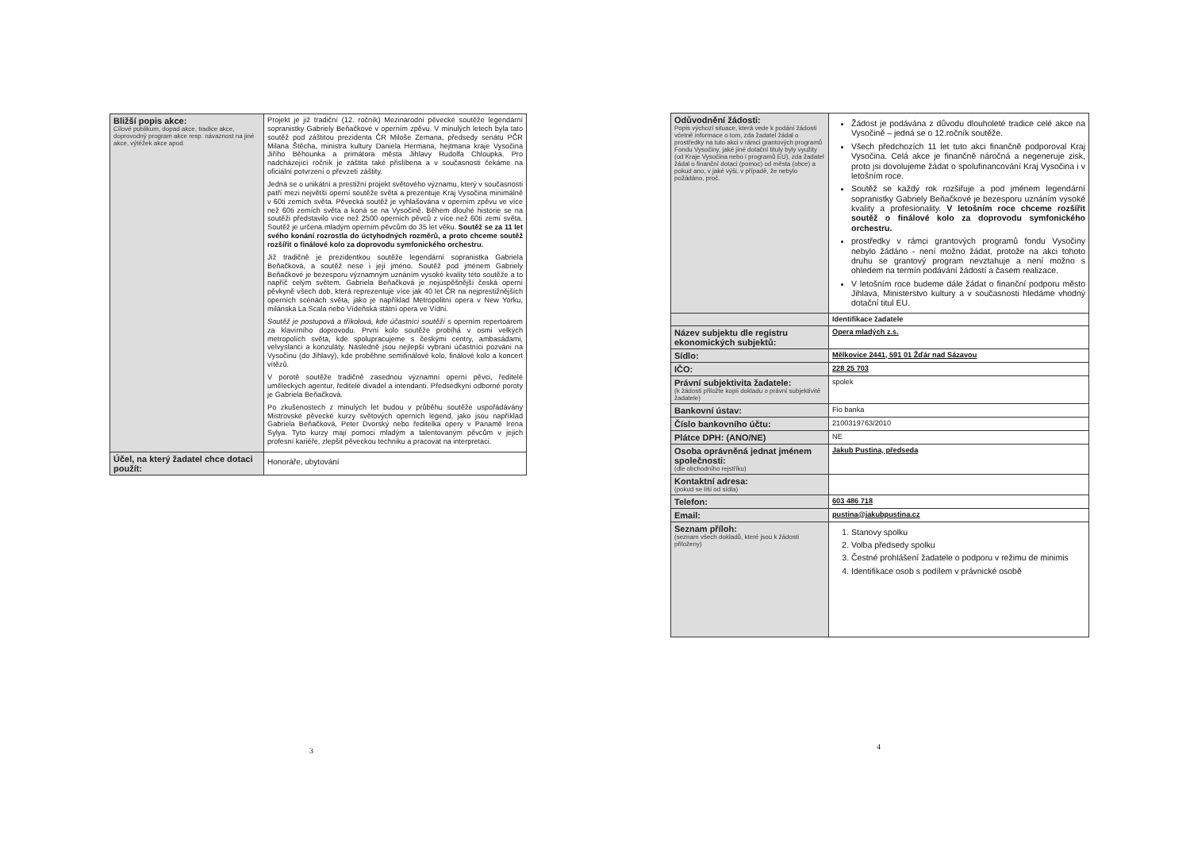| Bližší popis akce: Cílové publikum, dopad akce, tradice akce, doprovodný program akce resp. návaznost na jiné akce, výtěžek akce apod. | Projekt je již tradiční (12. ročník) Mezinárodní pěvecké soutěže legendární sopranistky Gabriely Beňačkové v operním zpěvu. V minulých letech byla tato soutěž pod záštitou prezidenta ČR Miloše Zemana, předsedy senátu PČR Milana Štěcha, ministra kultury Daniela Hermana, hejtmana kraje Vysočina Jiřího Běhounka a primátora města Jihlavy Rudolfa Chloupka. Pro nadcházející ročník je záštita také přislíbena a v současnosti čekáme na oficiální potvrzení o převzetí záštity. Jedná se o unikátní a prestižní projekt světového významu, který v současnosti patří mezi největší operní soutěže světa a prezentuje Kraj Vysočina minimálně v 60ti zemích světa. Pěvecká soutěž je vyhlašována v operním zpěvu ve více než 60ti zemích světa a koná se na Vysočině. Během dlouhé historie se na soutěži představilo více než 2500 operních pěvců z více než 60ti zemí světa. Soutěž je určena mladým operním pěvcům do 35 let věku. Soutěž se za 11 let svého konání rozrostla do úctyhodných rozměrů, a proto chceme soutěž rozšířit o finálové kolo za doprovodu symfonického orchestru. Již tradičně je prezidentkou soutěže legendární sopranistka Gabriela Beňačková, a soutěž nese i její jméno. Soutěž pod jménem Gabriely Beňačkové je bezesporu významným uznáním vysoké kvality této soutěže a to napříč celým světem. Gabriela Beňačková je nejúspěšnější česká operní pěvkyně všech dob, která reprezentuje více jak 40 let ČR na nejprestižnějších operních scénách světa, jako je například Metropolitní opera v New Yorku, milánská La Scala nebo Vídeňská státní opera ve Vídni. Soutěž je postupová a tříkolová, kde účastníci soutěží s operním repertoárem za klavírního doprovodu. První kolo soutěže probíhá v osmi velkých metropolích světa, kde spolupracujeme s českými centry, ambasádami, velvyslanci a konzuláty. Následně jsou nejlepší vybraní účastníci pozváni na Vysočinu (do Jihlavy), kde proběhne semifinálové kolo, finálové kolo a koncert vítězů. V porotě soutěže tradičně zasednou významní operní pěvci, ředitelé uměleckých agentur, ředitelé divadel a intendanti. Předsedkyní odborné poroty je Gabriela Beňačková. Po zkušenostech z minulých let budou v průběhu soutěže uspořádávány Mistrovské pěvecké kurzy světových operních legend, jako jsou například Gabriela Beňačková, Peter Dvorský nebo ředitelka opery v Panamě Irena Sylya. Tyto kurzy mají pomoci mladým a talentovaným pěvcům v jejich profesní kariéře, zlepšit pěveckou techniku a pracovat na interpretaci. |
| Účel, na který žadatel chce dotaci použít: | Honoráře, ubytování |
3
| Odůvodnění žádosti: Popis výchozí situace, která vede k podání žádosti včetně informace o tom, zda žadatel žádal o prostředky na tuto akci v rámci grantových programů Fondu Vysočiny, jaké jiné dotační tituly byly využity (od Kraje Vysočina nebo i programů EU), zda žadatel žádal o finanční dotaci (pomoc) od města (obce) a pokud ano, v jaké výši, v případě, že nebylo požádáno, proč. | Žádost je podávána z důvodu dlouholeté tradice celé akce na Vysočině – jedná se o 12.ročník soutěže. Všech předchozích 11 let tuto akci finančně podporoval Kraj Vysočina. Celá akce je finančně náročná a negeneruje zisk, proto jsi dovolujeme žádat o spolufinancování Kraj Vysočina i v letošním roce. Soutěž se každý rok rozšiřuje a pod jménem legendární sopranistky Gabriely Beňačkové je bezesporu uznáním vysoké kvality a profesionality. V letošním roce chceme rozšířit soutěž o finálové kolo za doprovodu symfonického orchestru. prostředky v rámci grantových programů fondu Vysočiny nebylo žádáno - není možno žádat, protože na akci tohoto druhu se grantový program nevztahuje a není možno s ohledem na termín podávání žádostí a časem realizace. V letošním roce budeme dále žádat o finanční podporu město Jihlava, Ministerstvo kultury a v současnosti hledáme vhodný dotační titul EU. |
| | Identifikace žadatele |
| Název subjektu dle registru ekonomických subjektů: | Opera mladých z.s. |
| Sídlo: | Mělkovice 2441, 591 01 Žďár nad Sázavou |
| IČO: | 228 25 703 |
| Právní subjektivita žadatele: (k žádosti přiložte kopii dokladu o právní subjektivitě žadatele) | spolek |
| Bankovní ústav: | Fio banka |
| Číslo bankovního účtu: | 2100319763/2010 |
| Plátce DPH: (ANO/NE) | NE |
| Osoba oprávněná jednat jménem společnosti: (dle obchodního rejstříku) | Jakub Pustina, předseda |
| Kontaktní adresa: (pokud se liší od sídla) | |
| Telefon: | 603 486 718 |
| Email: | pustina@jakubpustina.cz |
| Seznam příloh: (seznam všech dokladů, které jsou k žádosti přiloženy) | 1. Stanovy spolku 2. Volba předsedy spolku 3. Čestné prohlášení žadatele o podporu v režimu de minimis 4. Identifikace osob s podílem v právnické osobě |
4